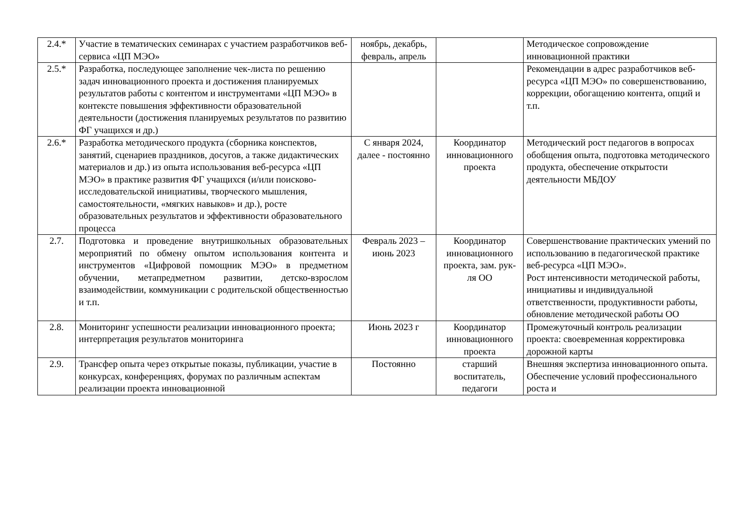| 2.4.* | Участие в тематических семинарах с участием разработчиков веб-сервиса «ЦП МЭО» | ноябрь, декабрь, февраль, апрель | | Методическое сопровождение инновационной практики |
| 2.5.* | Разработка, последующее заполнение чек-листа по решению задач инновационного проекта и достижения планируемых результатов работы с контентом и инструментами «ЦП МЭО» в контексте повышения эффективности образовательной деятельности (достижения планируемых результатов по развитию ФГ учащихся и др.) | | | Рекомендации в адрес разработчиков веб-ресурса «ЦП МЭО» по совершенствованию, коррекции, обогащению контента, опций и т.п. |
| 2.6.* | Разработка методического продукта (сборника конспектов, занятий, сценариев праздников, досугов, а также дидактических материалов и др.) из опыта использования веб-ресурса «ЦП МЭО» в практике развития ФГ учащихся (и/или поисково-исследовательской инициативы, творческого мышления, самостоятельности, «мягких навыков» и др.), росте образовательных результатов и эффективности образовательного процесса | С января 2024, далее - постоянно | Координатор инновационного проекта | Методический рост педагогов в вопросах обобщения опыта, подготовка методического продукта, обеспечение открытости деятельности МБДОУ |
| 2.7. | Подготовка и проведение внутришкольных образовательных мероприятий по обмену опытом использования контента и инструментов «Цифровой помощник МЭО» в предметном обучении, метапредметном развитии, детско-взрослом взаимодействии, коммуникации с родительской общественностью и т.п. | Февраль 2023 – июнь 2023 | Координатор инновационного проекта, зам. рук-ля ОО | Совершенствование практических умений по использованию в педагогической практике веб-ресурса «ЦП МЭО». Рост интенсивности методической работы, инициативы и индивидуальной ответственности, продуктивности работы, обновление методической работы ОО |
| 2.8. | Мониторинг успешности реализации инновационного проекта; интерпретация результатов мониторинга | Июнь 2023 г | Координатор инновационного проекта | Промежуточный контроль реализации проекта: своевременная корректировка дорожной карты |
| 2.9. | Трансфер опыта через открытые показы, публикации, участие в конкурсах, конференциях, форумах по различным аспектам реализации проекта инновационной | Постоянно | старший воспитатель, педагоги | Внешняя экспертиза инновационного опыта. Обеспечение условий профессионального роста и |